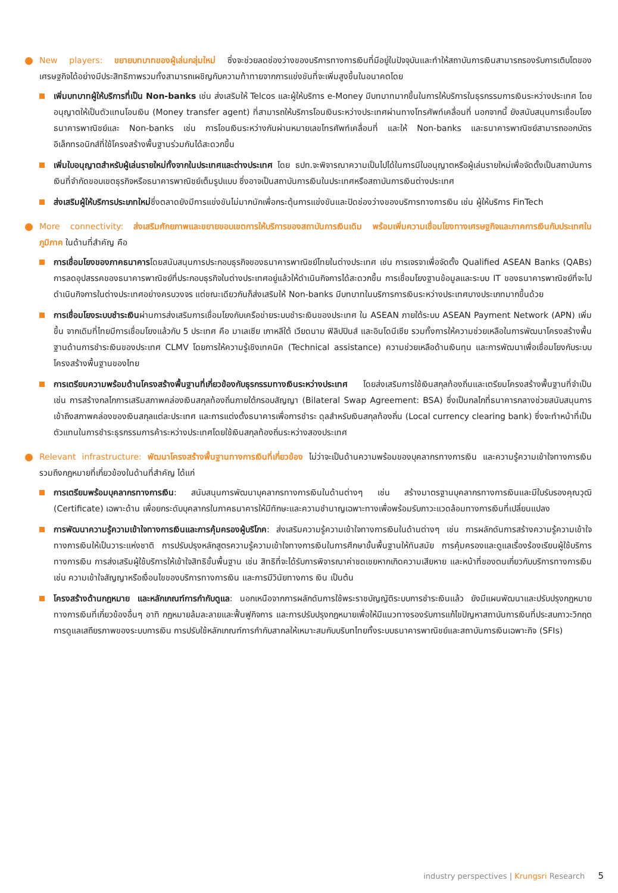New players: ขยายบทบาทของผู้เล่นกลุ่มใหม่ ซึ่งจะช่วยลดช่องว่างของบริการทางการเงินที่มีอยู่ในปัจจุบันและทำให้สถาบันการเงินสามารถรองรับการเติบโตของเศรษฐกิจได้อย่างมีประสิทธิภาพรวมทั้งสามารถเผชิญกับความท้าทายจากการแข่งขันที่จะเพิ่มสูงขึ้นในอนาคตโดย
เพิ่มบทบาทผู้ให้บริการที่เป็น Non-banks เช่น ส่งเสริมให้ Telcos และผู้ให้บริการ e-Money มีบทบาทมากขึ้นในการให้บริการในธุรกรรมการเงินระหว่างประเทศ โดยอนุญาตให้เป็นตัวแทนโอนเงิน (Money transfer agent) ที่สามารถให้บริการโอนเงินระหว่างประเทศผ่านทางโทรศัพท์เคลื่อนที่ นอกจากนี้ ยังสนับสนุนการเชื่อมโยงธนาคารพาณิชย์และ Non-banks เช่น การโอนเงินระหว่างกันผ่านหมายเลขโทรศัพท์เคลื่อนที่ และให้ Non-banks และธนาคารพาณิชย์สามารถออกบัตรอิเล็กทรอนิกส์ที่ใช้โครงสร้างพื้นฐานร่วมกันได้สะดวกขึ้น
เพิ่มใบอนุญาตสำหรับผู้เล่นรายใหม่ทั้งจากในประเทศและต่างประเทศ โดย ธปท.จะพิจารณาความเป็นไปได้ในการมีใบอนุญาตหรือผู้เล่นรายใหม่เพื่อจัดตั้งเป็นสถาบันการเงินที่จำกัดขอบเขตธุรกิจหรือธนาคารพาณิชย์เต็มรูปแบบ ซึ่งอาจเป็นสถาบันการเงินในประเทศหรือสถาบันการเงินต่างประเทศ
ส่งเสริมผู้ให้บริการประเภทใหม่ซึ่งตลาดยังมีการแข่งขันไม่มากนักเพื่อกระตุ้นการแข่งขันและปิดช่องว่างของบริการทางการเงิน เช่น ผู้ให้บริการ FinTech
More connectivity: ส่งเสริมศักยภาพและขยายขอบเขตการให้บริการของสถาบันการเงินเดิม พร้อมเพิ่มความเชื่อมโยงทางเศรษฐกิจและภาคการเงินกับประเทศในภูมิภาค ในด้านที่สำคัญ คือ
การเชื่อมโยงของภาคธนาคารโดยสนับสนุนการประกอบธุรกิจของธนาคารพาณิชย์ไทยในต่างประเทศ เช่น การเจรจาเพื่อจัดตั้ง Qualified ASEAN Banks (QABs) การลดอุปสรรคของธนาคารพาณิชย์ที่ประกอบธุรกิจในต่างประเทศอยู่แล้วให้ดำเนินกิจการได้สะดวกขึ้น การเชื่อมโยงฐานข้อมูลและระบบ IT ของธนาคารพาณิชย์ที่จะไปดำเนินกิจการในต่างประเทศอย่างครบวงจร แต่ขณะเดียวกันก็ส่งเสริมให้ Non-banks มีบทบาทในบริการการเงินระหว่างประเทศบางประเภทมากขึ้นด้วย
การเชื่อมโยงระบบชำระเงินผ่านการส่งเสริมการเชื่อมโยงกับเครือข่ายระบบชำระเงินของประเทศ ใน ASEAN ภายใต้ระบบ ASEAN Payment Network (APN) เพิ่มขึ้น จากเดิมที่ไทยมีการเชื่อมโยงแล้วกับ 5 ประเทศ คือ มาเลเซีย เกาหลีใต้ เวียดนาม ฟิลิปปินส์ และอินโดนีเซีย รวมทั้งการให้ความช่วยเหลือในการพัฒนาโครงสร้างพื้นฐานด้านการชำระเงินของประเทศ CLMV โดยการให้ความรู้เชิงเทคนิค (Technical assistance) ความช่วยเหลือด้านเงินทุน และการพัฒนาเพื่อเชื่อมโยงกับระบบโครงสร้างพื้นฐานของไทย
การเตรียมความพร้อมด้านโครงสร้างพื้นฐานที่เกี่ยวข้องกับธุรกรรมทางเงินระหว่างประเทศ โดยส่งเสริมการใช้เงินสกุลท้องถิ่นและเตรียมโครงสร้างพื้นฐานที่จำเป็น เช่น การสร้างกลไกการเสริมสภาพคล่องเงินสกุลท้องถิ่นภายใต้กรอบสัญญา (Bilateral Swap Agreement: BSA) ซึ่งเป็นกลไกที่ธนาคารกลางช่วยสนับสนุนการเข้าถึงสภาพคล่องของเงินสกุลแต่ละประเทศ และการแต่งตั้งธนาคารเพื่อการชำระ ดุลสำหรับเงินสกุลท้องถิ่น (Local currency clearing bank) ซึ่งจะทำหน้าที่เป็นตัวแทนในการชำระธุรกรรมการค้าระหว่างประเทศโดยใช้เงินสกุลท้องถิ่นระหว่างสองประเทศ
Relevant infrastructure: พัฒนาโครงสร้างพื้นฐานทางการเงินที่เกี่ยวข้อง ไม่ว่าจะเป็นด้านความพร้อมของบุคลากรทางการเงิน และความรู้ความเข้าใจทางการเงิน รวมถึงกฎหมายที่เกี่ยวข้องในด้านที่สำคัญ ได้แก่
การเตรียมพร้อมบุคลากรทางการเงิน: สนับสนุนการพัฒนาบุคลากรทางการเงินในด้านต่างๆ เช่น สร้างมาตรฐานบุคลากรทางการเงินและมีใบรับรองคุณวุฒิ (Certificate) เฉพาะด้าน เพื่อยกระดับบุคลากรในภาคธนาคารให้มีทักษะและความชำนาญเฉพาะทางเพื่อพร้อมรับภาวะแวดล้อมทางการเงินที่เปลี่ยนแปลง
การพัฒนาความรู้ความเข้าใจทางการเงินและการคุ้มครองผู้บริโภค: ส่งเสริมความรู้ความเข้าใจทางการเงินในด้านต่างๆ เช่น การผลักดันการสร้างความรู้ความเข้าใจทางการเงินให้เป็นวาระแห่งชาติ การปรับปรุงหลักสูตรความรู้ความเข้าใจทางการเงินในการศึกษาขั้นพื้นฐานให้ทันสมัย การคุ้มครองและดูแลเรื่องร้องเรียนผู้ใช้บริการทางการเงิน การส่งเสริมผู้ใช้บริการให้เข้าใจสิทธิขั้นพื้นฐาน เช่น สิทธิที่จะได้รับการพิจารณาค่าชดเชยหากเกิดความเสียหาย และหน้าที่ของตนเกี่ยวกับบริการทางการเงิน เช่น ความเข้าใจสัญญาหรือเงื่อนไขของบริการทางการเงิน และการมีวินัยทางการ เงิน เป็นต้น
โครงสร้างด้านกฎหมาย และหลักเกณฑ์การกำกับดูแล: นอกเหนือจากการผลักดันการใช้พระราชบัญญัติระบบการชำระเงินแล้ว ยังมีแผนพัฒนาและปรับปรุงกฎหมายทางการเงินที่เกี่ยวข้องอื่นๆ อาทิ กฎหมายล้มละลายและฟื้นฟูกิจการ และการปรับปรุงกฎหมายเพื่อให้มีแนวทางรองรับการแก้ไขปัญหาสถาบันการเงินที่ประสบภาวะวิกฤต การดูแลเสถียรภาพของระบบการเงิน การปรับใช้หลักเกณฑ์การกำกับสากลให้เหมาะสมกับบริบทไทยทั้งระบบธนาคารพาณิชย์และสถาบันการเงินเฉพาะกิจ (SFIs)
industry perspectives | Krungsri Research 5